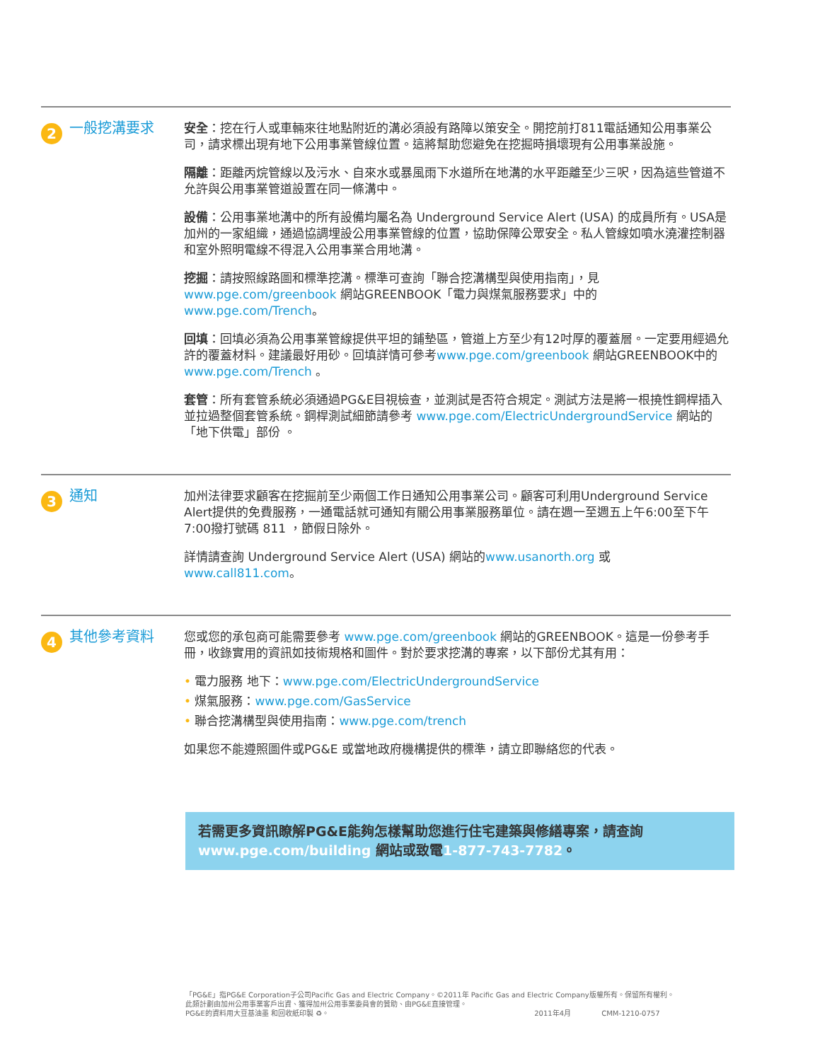2
一般挖溝要求
安全：挖在行人或車輛來往地點附近的溝必須設有路障以策安全。開挖前打811電話通知公用事業公司，請求標出現有地下公用事業管線位置。這將幫助您避免在挖掘時損壞現有公用事業設施。
隔離：距離丙烷管線以及污水、自來水或暴風雨下水道所在地溝的水平距離至少三呎，因為這些管道不允許與公用事業管道設置在同一條溝中。
設備：公用事業地溝中的所有設備均屬名為 Underground Service Alert (USA) 的成員所有。USA是加州的一家組織，通過協調埋設公用事業管線的位置，協助保障公眾安全。私人管線如噴水澆灌控制器和室外照明電線不得混入公用事業合用地溝。
挖掘：請按照線路圖和標準挖溝。標準可查詢「聯合挖溝構型與使用指南」，見 www.pge.com/greenbook 網站GREENBOOK「電力與煤氣服務要求」中的 www.pge.com/Trench。
回填：回填必須為公用事業管線提供平坦的鋪墊區，管道上方至少有12吋厚的覆蓋層。一定要用經過允許的覆蓋材料。建議最好用砂。回填詳情可參考www.pge.com/greenbook 網站GREENBOOK中的 www.pge.com/Trench 。
套管：所有套管系統必須通過PG&E目視檢查，並測試是否符合規定。測試方法是將一根撓性鋼桿插入並拉過整個套管系統。鋼桿測試細節請參考 www.pge.com/ElectricUndergroundService 網站的 「地下供電」部份 。
3
通知
加州法律要求顧客在挖掘前至少兩個工作日通知公用事業公司。顧客可利用Underground Service Alert提供的免費服務，一通電話就可通知有關公用事業服務單位。請在週一至週五上午6:00至下午7:00撥打號碼 811 ，節假日除外。
詳情請查詢 Underground Service Alert (USA) 網站的www.usanorth.org 或 www.call811.com。
4
其他參考資料
您或您的承包商可能需要參考 www.pge.com/greenbook 網站的GREENBOOK。這是一份參考手冊，收錄實用的資訊如技術規格和圖件。對於要求挖溝的專案，以下部份尤其有用：
• 電力服務 地下：www.pge.com/ElectricUndergroundService
• 煤氣服務：www.pge.com/GasService
• 聯合挖溝構型與使用指南：www.pge.com/trench
如果您不能遵照圖件或PG&E 或當地政府機構提供的標準，請立即聯絡您的代表。
若需更多資訊瞭解PG&E能夠怎樣幫助您進行住宅建築與修繕專案，請查詢 www.pge.com/building 網站或致電1-877-743-7782。
「PG&E」指PG&E Corporation子公司Pacific Gas and Electric Company。©2011年 Pacific Gas and Electric Company版權所有。保留所有權利。
此類計劃由加州公用事業客戶出資、獲得加州公用事業委員會的贊助、由PG&E直接管理。
PG&E的資料用大豆基油墨 和回收紙印製 ♻。 2011年4月 CMM-1210-0757